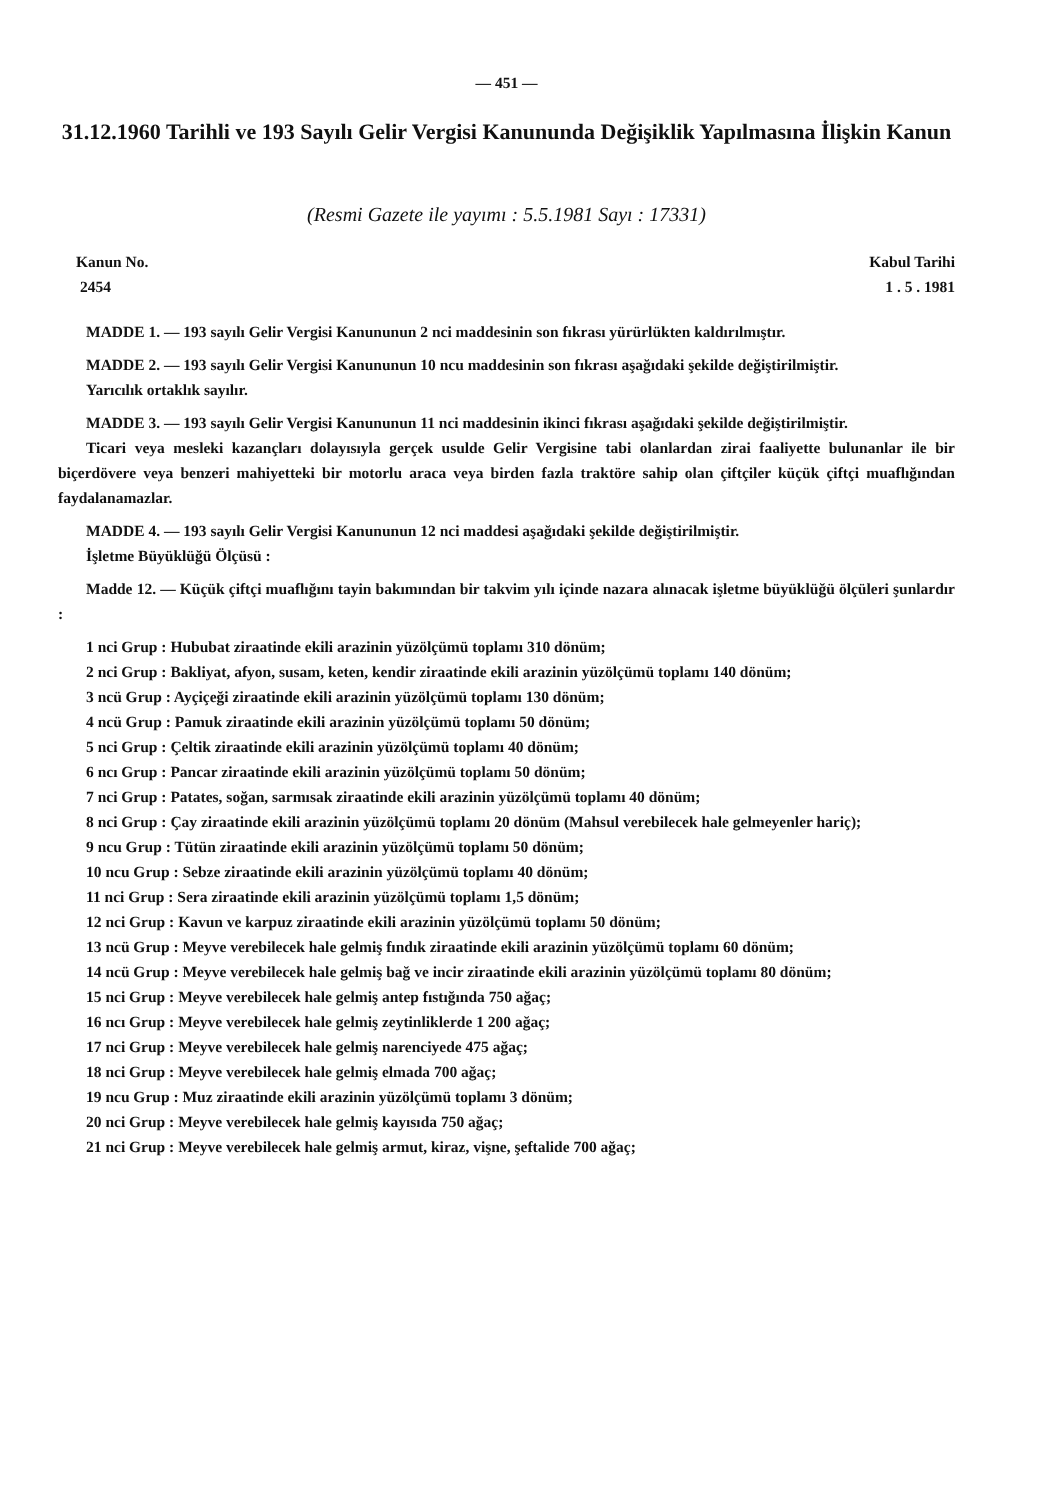— 451 —
31.12.1960 Tarihli ve 193 Sayılı Gelir Vergisi Kanununda Değişiklik Yapılmasına İlişkin Kanun
(Resmi Gazete ile yayımı : 5.5.1981 Sayı : 17331)
Kanun No.
2454
Kabul Tarihi
1 . 5 . 1981
MADDE 1. — 193 sayılı Gelir Vergisi Kanununun 2 nci maddesinin son fıkrası yürürlükten kaldırılmıştır.
MADDE 2. — 193 sayılı Gelir Vergisi Kanununun 10 ncu maddesinin son fıkrası aşağıdaki şekilde değiştirilmiştir.
Yarıcılık ortaklık sayılır.
MADDE 3. — 193 sayılı Gelir Vergisi Kanununun 11 nci maddesinin ikinci fıkrası aşağıdaki şekilde değiştirilmiştir.
Ticari veya mesleki kazançları dolayısıyla gerçek usulde Gelir Vergisine tabi olanlardan zirai faaliyette bulunanlar ile bir biçerdövere veya benzeri mahiyetteki bir motorlu araca veya birden fazla traktöre sahip olan çiftçiler küçük çiftçi muaflığından faydalanamazlar.
MADDE 4. — 193 sayılı Gelir Vergisi Kanununun 12 nci maddesi aşağıdaki şekilde değiştirilmiştir.
İşletme Büyüklüğü Ölçüsü :
Madde 12. — Küçük çiftçi muaflığını tayin bakımından bir takvim yılı içinde nazara alınacak işletme büyüklüğü ölçüleri şunlardır :
1 nci Grup : Hububat ziraatinde ekili arazinin yüzölçümü toplamı 310 dönüm;
2 nci Grup : Bakliyat, afyon, susam, keten, kendir ziraatinde ekili arazinin yüzölçümü toplamı 140 dönüm;
3 ncü Grup : Ayçiçeği ziraatinde ekili arazinin yüzölçümü toplamı 130 dönüm;
4 ncü Grup : Pamuk ziraatinde ekili arazinin yüzölçümü toplamı 50 dönüm;
5 nci Grup : Çeltik ziraatinde ekili arazinin yüzölçümü toplamı 40 dönüm;
6 ncı Grup : Pancar ziraatinde ekili arazinin yüzölçümü toplamı 50 dönüm;
7 nci Grup : Patates, soğan, sarmısak ziraatinde ekili arazinin yüzölçümü toplamı 40 dönüm;
8 nci Grup : Çay ziraatinde ekili arazinin yüzölçümü toplamı 20 dönüm (Mahsul verebilecek hale gelmeyenler hariç);
9 ncu Grup : Tütün ziraatinde ekili arazinin yüzölçümü toplamı 50 dönüm;
10 ncu Grup : Sebze ziraatinde ekili arazinin yüzölçümü toplamı 40 dönüm;
11 nci Grup : Sera ziraatinde ekili arazinin yüzölçümü toplamı 1,5 dönüm;
12 nci Grup : Kavun ve karpuz ziraatinde ekili arazinin yüzölçümü toplamı 50 dönüm;
13 ncü Grup : Meyve verebilecek hale gelmiş fındık ziraatinde ekili arazinin yüzölçümü toplamı 60 dönüm;
14 ncü Grup : Meyve verebilecek hale gelmiş bağ ve incir ziraatinde ekili arazinin yüzölçümü toplamı 80 dönüm;
15 nci Grup : Meyve verebilecek hale gelmiş antep fıstığında 750 ağaç;
16 ncı Grup : Meyve verebilecek hale gelmiş zeytinliklerde 1 200 ağaç;
17 nci Grup : Meyve verebilecek hale gelmiş narenciyede 475 ağaç;
18 nci Grup : Meyve verebilecek hale gelmiş elmada 700 ağaç;
19 ncu Grup : Muz ziraatinde ekili arazinin yüzölçümü toplamı 3 dönüm;
20 nci Grup : Meyve verebilecek hale gelmiş kayısıda 750 ağaç;
21 nci Grup : Meyve verebilecek hale gelmiş armut, kiraz, vişne, şeftalide 700 ağaç;